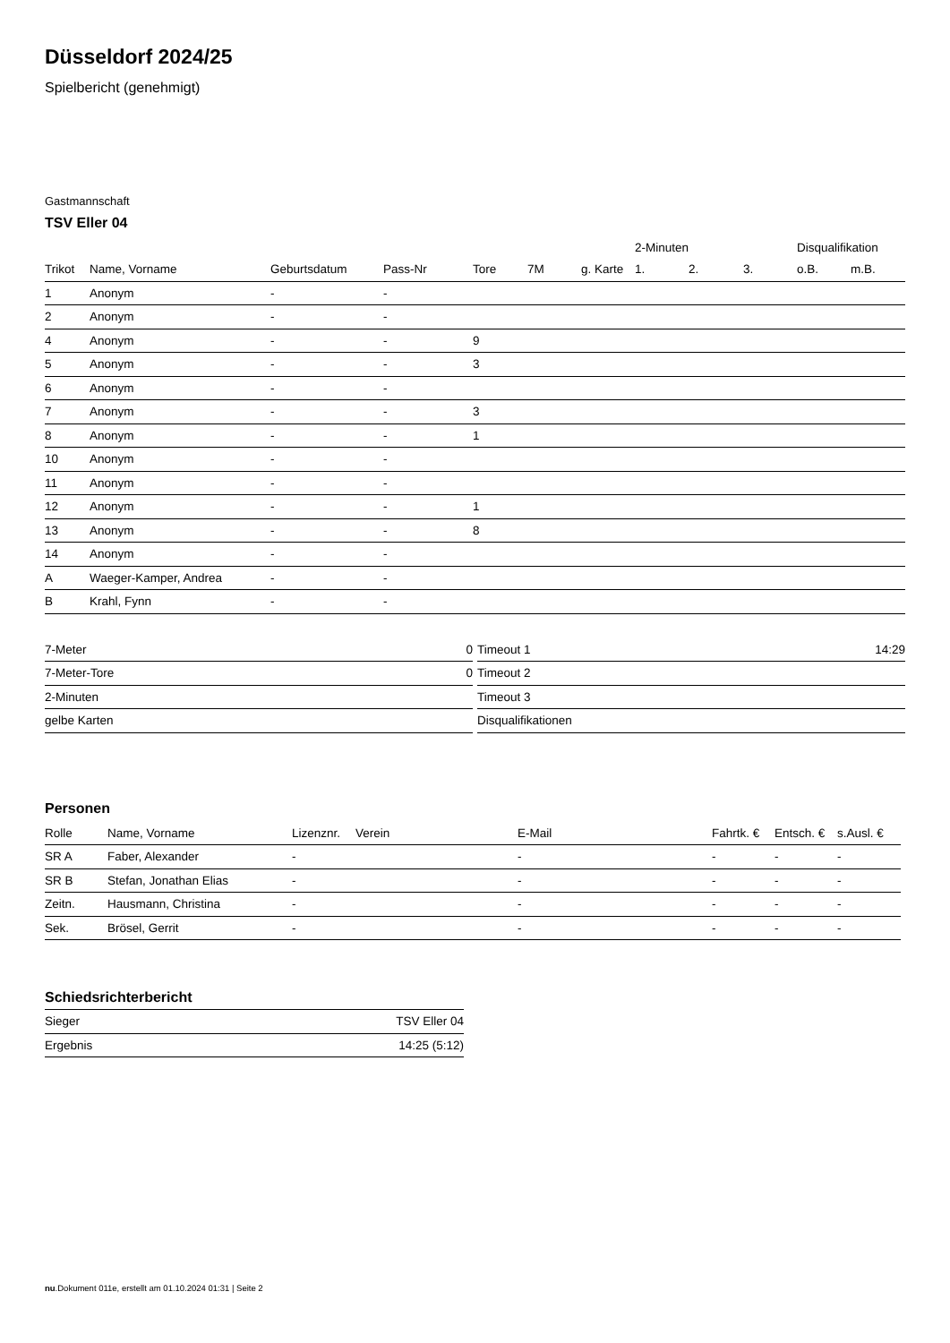Düsseldorf 2024/25
Spielbericht (genehmigt)
Gastmannschaft
TSV Eller 04
| | | | | | | | 2-Minuten | | | Disqualifikation | |
| --- | --- | --- | --- | --- | --- | --- | --- | --- | --- | --- | --- |
| Trikot | Name, Vorname | Geburtsdatum | Pass-Nr | Tore | 7M | g. Karte | 1. | 2. | 3. | o.B. | m.B. |
| 1 | Anonym | - | - | | | | | | | | |
| 2 | Anonym | - | - | | | | | | | | |
| 4 | Anonym | - | - | 9 | | | | | | | |
| 5 | Anonym | - | - | 3 | | | | | | | |
| 6 | Anonym | - | - | | | | | | | | |
| 7 | Anonym | - | - | 3 | | | | | | | |
| 8 | Anonym | - | - | 1 | | | | | | | |
| 10 | Anonym | - | - | | | | | | | | |
| 11 | Anonym | - | - | | | | | | | | |
| 12 | Anonym | - | - | 1 | | | | | | | |
| 13 | Anonym | - | - | 8 | | | | | | | |
| 14 | Anonym | - | - | | | | | | | | |
| A | Waeger-Kamper, Andrea | - | - | | | | | | | | |
| B | Krahl, Fynn | - | - | | | | | | | | |
| 7-Meter | 0 |
| 7-Meter-Tore | 0 |
| 2-Minuten | |
| gelbe Karten | |
| Timeout 1 | 14:29 |
| Timeout 2 | |
| Timeout 3 | |
| Disqualifikationen | |
Personen
| Rolle | Name, Vorname | Lizenznr. | Verein | E-Mail | Fahrtk. € | Entsch. € | s.Ausl. € |
| --- | --- | --- | --- | --- | --- | --- | --- |
| SR A | Faber, Alexander | - | | - | - | - | - |
| SR B | Stefan, Jonathan Elias | - | | - | - | - | - |
| Zeitn. | Hausmann, Christina | - | | - | - | - | - |
| Sek. | Brösel, Gerrit | - | | - | - | - | - |
Schiedsrichterbericht
| Sieger | TSV Eller 04 |
| Ergebnis | 14:25 (5:12) |
nu.Dokument 011e, erstellt am 01.10.2024 01:31 | Seite 2